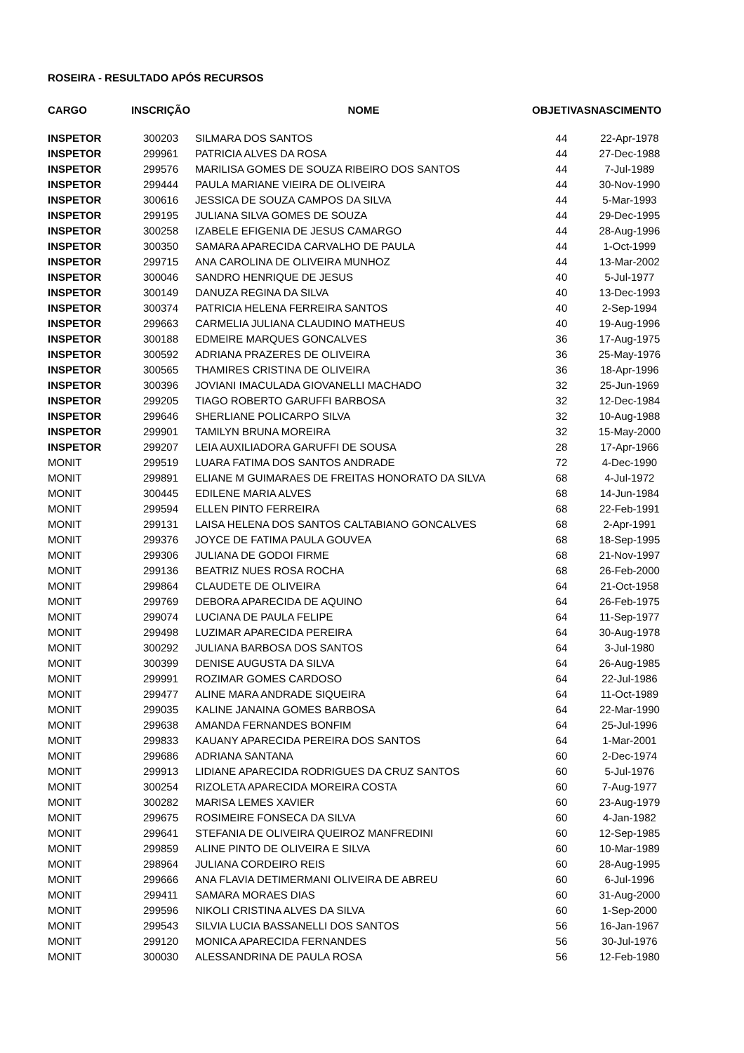ROSEIRA - RESULTADO APÓS RECURSOS
| CARGO | INSCRIÇÃO | NOME | OBJETIVAS | NASCIMENTO |
| --- | --- | --- | --- | --- |
| INSPETOR | 300203 | SILMARA DOS SANTOS | 44 | 22-Apr-1978 |
| INSPETOR | 299961 | PATRICIA ALVES DA ROSA | 44 | 27-Dec-1988 |
| INSPETOR | 299576 | MARILISA GOMES DE SOUZA RIBEIRO DOS SANTOS | 44 | 7-Jul-1989 |
| INSPETOR | 299444 | PAULA MARIANE VIEIRA DE OLIVEIRA | 44 | 30-Nov-1990 |
| INSPETOR | 300616 | JESSICA DE SOUZA CAMPOS DA SILVA | 44 | 5-Mar-1993 |
| INSPETOR | 299195 | JULIANA SILVA GOMES DE SOUZA | 44 | 29-Dec-1995 |
| INSPETOR | 300258 | IZABELE EFIGENIA DE JESUS CAMARGO | 44 | 28-Aug-1996 |
| INSPETOR | 300350 | SAMARA APARECIDA CARVALHO DE PAULA | 44 | 1-Oct-1999 |
| INSPETOR | 299715 | ANA CAROLINA DE OLIVEIRA MUNHOZ | 44 | 13-Mar-2002 |
| INSPETOR | 300046 | SANDRO HENRIQUE DE JESUS | 40 | 5-Jul-1977 |
| INSPETOR | 300149 | DANUZA REGINA DA SILVA | 40 | 13-Dec-1993 |
| INSPETOR | 300374 | PATRICIA HELENA FERREIRA SANTOS | 40 | 2-Sep-1994 |
| INSPETOR | 299663 | CARMELIA JULIANA CLAUDINO MATHEUS | 40 | 19-Aug-1996 |
| INSPETOR | 300188 | EDMEIRE MARQUES GONCALVES | 36 | 17-Aug-1975 |
| INSPETOR | 300592 | ADRIANA PRAZERES DE OLIVEIRA | 36 | 25-May-1976 |
| INSPETOR | 300565 | THAMIRES CRISTINA DE OLIVEIRA | 36 | 18-Apr-1996 |
| INSPETOR | 300396 | JOVIANI IMACULADA GIOVANELLI MACHADO | 32 | 25-Jun-1969 |
| INSPETOR | 299205 | TIAGO ROBERTO GARUFFI BARBOSA | 32 | 12-Dec-1984 |
| INSPETOR | 299646 | SHERLIANE POLICARPO SILVA | 32 | 10-Aug-1988 |
| INSPETOR | 299901 | TAMILYN BRUNA MOREIRA | 32 | 15-May-2000 |
| INSPETOR | 299207 | LEIA AUXILIADORA GARUFFI DE SOUSA | 28 | 17-Apr-1966 |
| MONIT | 299519 | LUARA FATIMA DOS SANTOS ANDRADE | 72 | 4-Dec-1990 |
| MONIT | 299891 | ELIANE M GUIMARAES DE FREITAS HONORATO DA SILVA | 68 | 4-Jul-1972 |
| MONIT | 300445 | EDILENE MARIA ALVES | 68 | 14-Jun-1984 |
| MONIT | 299594 | ELLEN PINTO FERREIRA | 68 | 22-Feb-1991 |
| MONIT | 299131 | LAISA HELENA DOS SANTOS CALTABIANO GONCALVES | 68 | 2-Apr-1991 |
| MONIT | 299376 | JOYCE DE FATIMA PAULA GOUVEA | 68 | 18-Sep-1995 |
| MONIT | 299306 | JULIANA DE GODOI FIRME | 68 | 21-Nov-1997 |
| MONIT | 299136 | BEATRIZ NUES ROSA ROCHA | 68 | 26-Feb-2000 |
| MONIT | 299864 | CLAUDETE DE OLIVEIRA | 64 | 21-Oct-1958 |
| MONIT | 299769 | DEBORA APARECIDA DE AQUINO | 64 | 26-Feb-1975 |
| MONIT | 299074 | LUCIANA DE PAULA FELIPE | 64 | 11-Sep-1977 |
| MONIT | 299498 | LUZIMAR APARECIDA PEREIRA | 64 | 30-Aug-1978 |
| MONIT | 300292 | JULIANA BARBOSA DOS SANTOS | 64 | 3-Jul-1980 |
| MONIT | 300399 | DENISE AUGUSTA DA SILVA | 64 | 26-Aug-1985 |
| MONIT | 299991 | ROZIMAR GOMES CARDOSO | 64 | 22-Jul-1986 |
| MONIT | 299477 | ALINE MARA ANDRADE SIQUEIRA | 64 | 11-Oct-1989 |
| MONIT | 299035 | KALINE JANAINA GOMES BARBOSA | 64 | 22-Mar-1990 |
| MONIT | 299638 | AMANDA FERNANDES BONFIM | 64 | 25-Jul-1996 |
| MONIT | 299833 | KAUANY APARECIDA PEREIRA DOS SANTOS | 64 | 1-Mar-2001 |
| MONIT | 299686 | ADRIANA SANTANA | 60 | 2-Dec-1974 |
| MONIT | 299913 | LIDIANE APARECIDA RODRIGUES DA CRUZ SANTOS | 60 | 5-Jul-1976 |
| MONIT | 300254 | RIZOLETA APARECIDA MOREIRA COSTA | 60 | 7-Aug-1977 |
| MONIT | 300282 | MARISA LEMES XAVIER | 60 | 23-Aug-1979 |
| MONIT | 299675 | ROSIMEIRE FONSECA DA SILVA | 60 | 4-Jan-1982 |
| MONIT | 299641 | STEFANIA DE OLIVEIRA QUEIROZ MANFREDINI | 60 | 12-Sep-1985 |
| MONIT | 299859 | ALINE PINTO DE OLIVEIRA E SILVA | 60 | 10-Mar-1989 |
| MONIT | 298964 | JULIANA CORDEIRO REIS | 60 | 28-Aug-1995 |
| MONIT | 299666 | ANA FLAVIA DETIMERMANI OLIVEIRA DE ABREU | 60 | 6-Jul-1996 |
| MONIT | 299411 | SAMARA MORAES DIAS | 60 | 31-Aug-2000 |
| MONIT | 299596 | NIKOLI CRISTINA ALVES DA SILVA | 60 | 1-Sep-2000 |
| MONIT | 299543 | SILVIA LUCIA BASSANELLI DOS SANTOS | 56 | 16-Jan-1967 |
| MONIT | 299120 | MONICA APARECIDA FERNANDES | 56 | 30-Jul-1976 |
| MONIT | 300030 | ALESSANDRINA DE PAULA ROSA | 56 | 12-Feb-1980 |